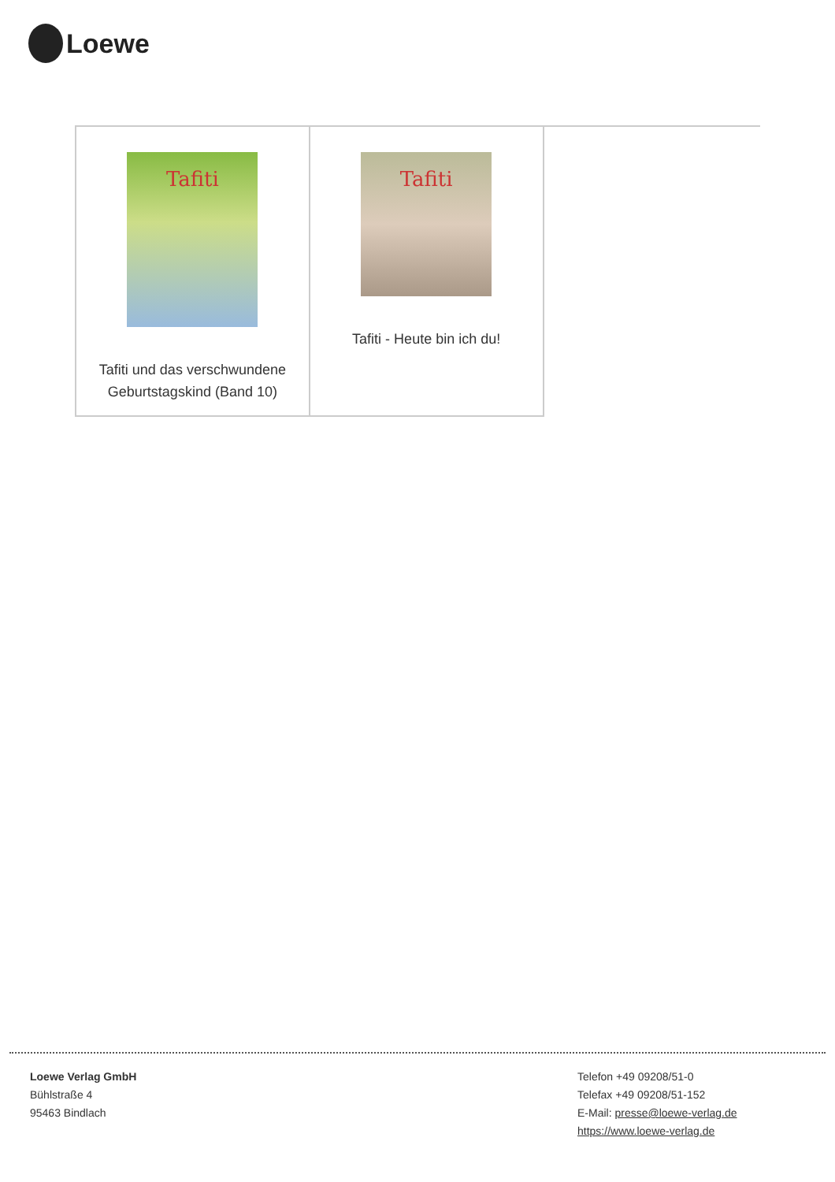Loewe
| Tafiti Tafiti und das verschwundene Geburtstagskind (Band 10) | Tafiti Tafiti - Heute bin ich du! | |
Loewe Verlag GmbH
Bühlstraße 4
95463 Bindlach
Telefon +49 09208/51-0
Telefax +49 09208/51-152
E-Mail: presse@loewe-verlag.de
https://www.loewe-verlag.de